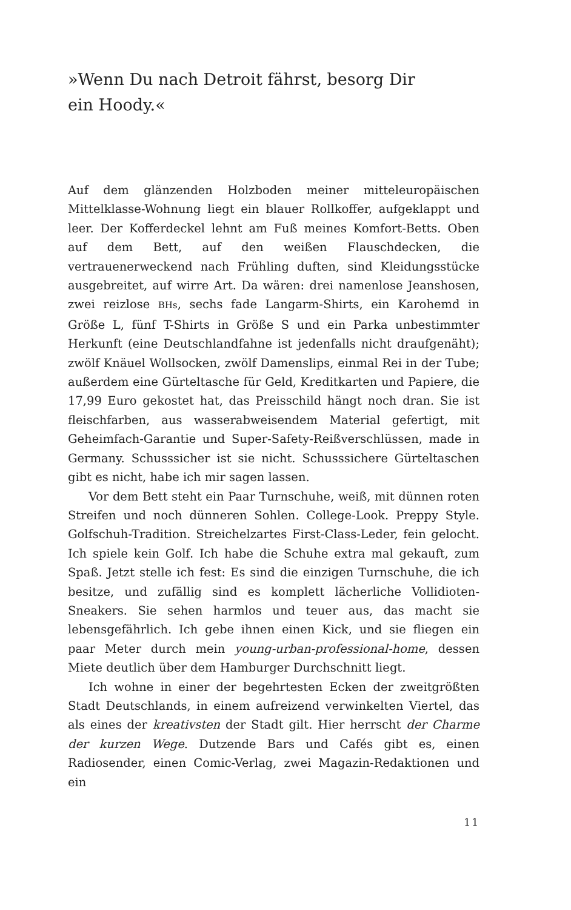»Wenn Du nach Detroit fährst, besorg Dir
ein Hoody.«
Auf dem glänzenden Holzboden meiner mitteleuropäischen Mittelklasse-Wohnung liegt ein blauer Rollkoffer, aufgeklappt und leer. Der Kofferdeckel lehnt am Fuß meines Komfort-Betts. Oben auf dem Bett, auf den weißen Flauschdecken, die vertrauenerweckend nach Frühling duften, sind Kleidungsstücke ausgebreitet, auf wirre Art. Da wären: drei namenlose Jeanshosen, zwei reizlose BHs, sechs fade Langarm-Shirts, ein Karohemd in Größe L, fünf T-Shirts in Größe S und ein Parka unbestimmter Herkunft (eine Deutschlandfahne ist jedenfalls nicht draufgenäht); zwölf Knäuel Wollsocken, zwölf Damenslips, einmal Rei in der Tube; außerdem eine Gürteltasche für Geld, Kreditkarten und Papiere, die 17,99 Euro gekostet hat, das Preisschild hängt noch dran. Sie ist fleischfarben, aus wasserabweisendem Material gefertigt, mit Geheimfach-Garantie und Super-Safety-Reißverschlüssen, made in Germany. Schusssicher ist sie nicht. Schusssichere Gürteltaschen gibt es nicht, habe ich mir sagen lassen.
Vor dem Bett steht ein Paar Turnschuhe, weiß, mit dünnen roten Streifen und noch dünneren Sohlen. College-Look. Preppy Style. Golfschuh-Tradition. Streichelzartes First-Class-Leder, fein gelocht. Ich spiele kein Golf. Ich habe die Schuhe extra mal gekauft, zum Spaß. Jetzt stelle ich fest: Es sind die einzigen Turnschuhe, die ich besitze, und zufällig sind es komplett lächerliche Vollidioten-Sneakers. Sie sehen harmlos und teuer aus, das macht sie lebensgefährlich. Ich gebe ihnen einen Kick, und sie fliegen ein paar Meter durch mein young-urban-professional-home, dessen Miete deutlich über dem Hamburger Durchschnitt liegt.
Ich wohne in einer der begehrtesten Ecken der zweitgrößten Stadt Deutschlands, in einem aufreizend verwinkelten Viertel, das als eines der kreativsten der Stadt gilt. Hier herrscht der Charme der kurzen Wege. Dutzende Bars und Cafés gibt es, einen Radiosender, einen Comic-Verlag, zwei Magazin-Redaktionen und ein
11